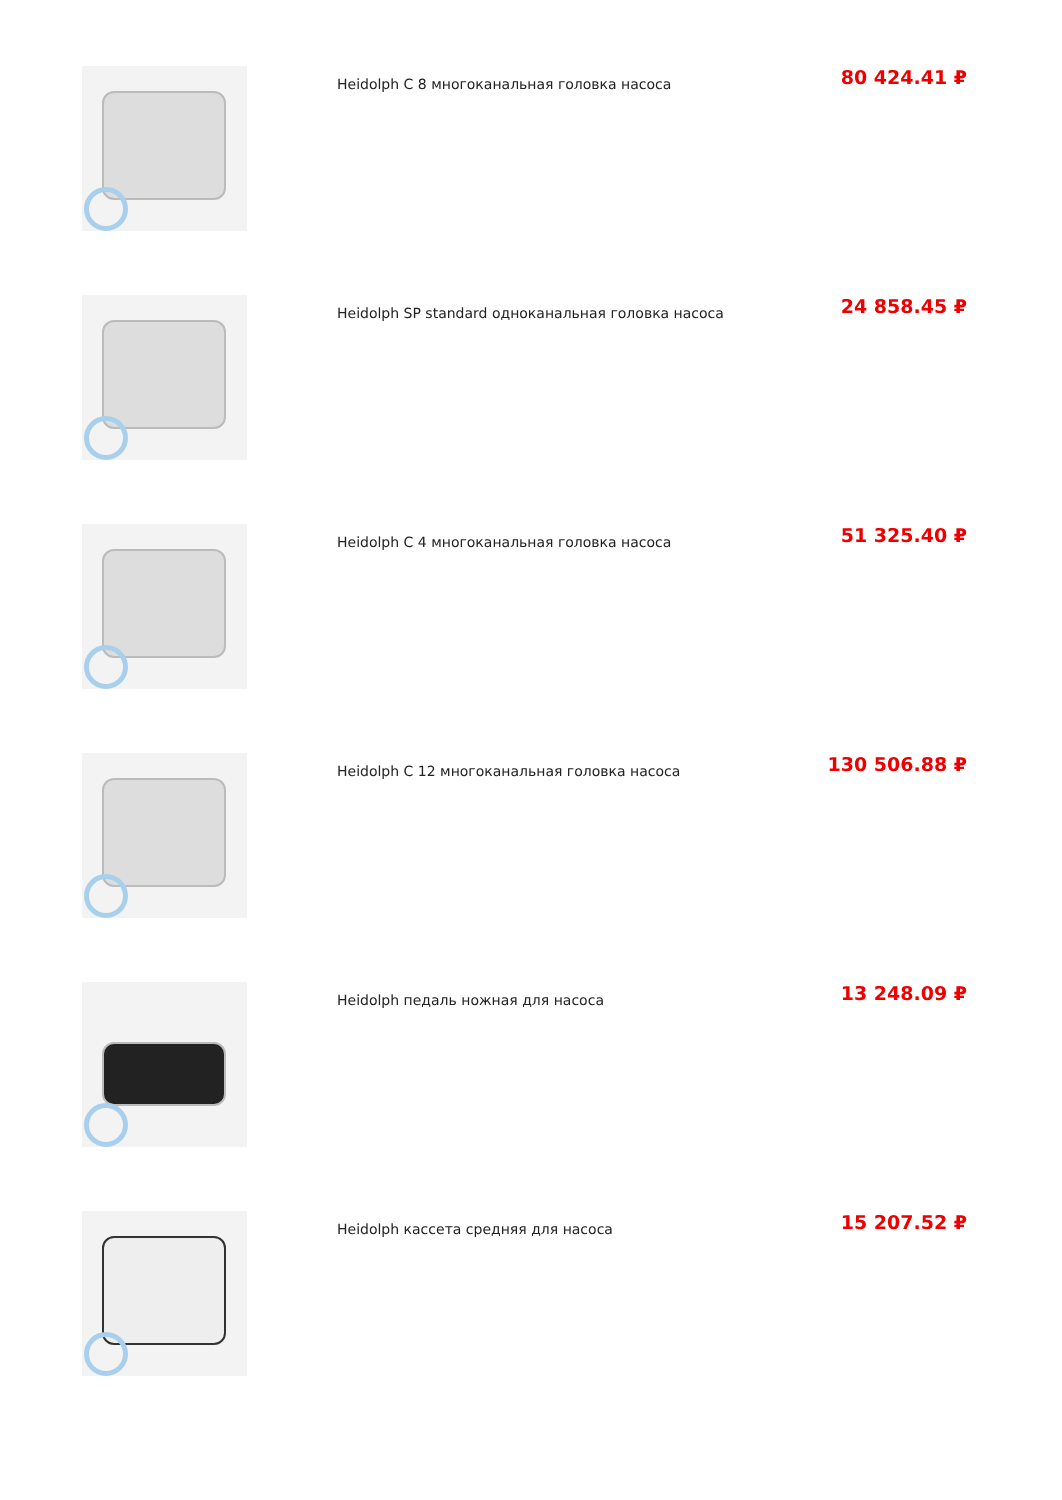Heidolph C 8 многоканальная головка насоса
80 424.41 ₽
Heidolph SP standard одноканальная головка насоса
24 858.45 ₽
Heidolph C 4 многоканальная головка насоса
51 325.40 ₽
Heidolph C 12 многоканальная головка насоса
130 506.88 ₽
Heidolph педаль ножная для насоса
13 248.09 ₽
Heidolph кассета средняя для насоса
15 207.52 ₽